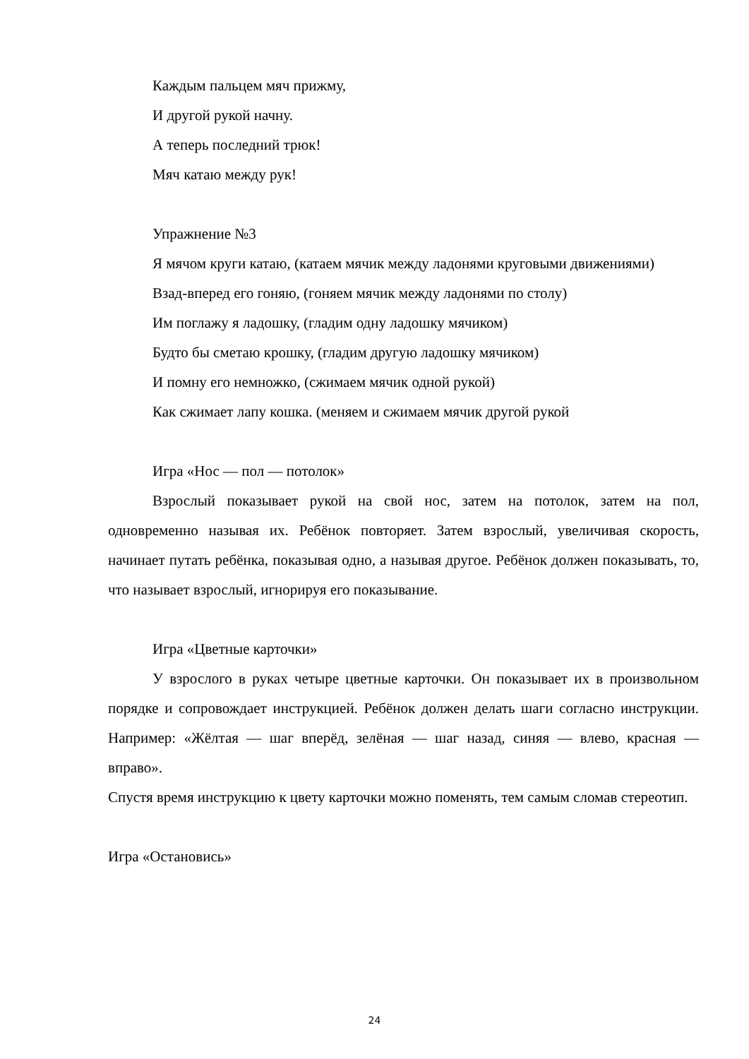Каждым пальцем мяч прижму,
И другой рукой начну.
А теперь последний трюк!
Мяч катаю между рук!
Упражнение №3
Я мячом круги катаю, (катаем мячик между ладонями круговыми движениями)
Взад-вперед его гоняю, (гоняем мячик между ладонями по столу)
Им поглажу я ладошку, (гладим одну ладошку мячиком)
Будто бы сметаю крошку, (гладим другую ладошку мячиком)
И помну его немножко, (сжимаем мячик одной рукой)
Как сжимает лапу кошка. (меняем и сжимаем мячик другой рукой
Игра «Нос — пол — потолок»
Взрослый показывает рукой на свой нос, затем на потолок, затем на пол, одновременно называя их. Ребёнок повторяет. Затем взрослый, увеличивая скорость, начинает путать ребёнка, показывая одно, а называя другое. Ребёнок должен показывать, то, что называет взрослый, игнорируя его показывание.
Игра «Цветные карточки»
У взрослого в руках четыре цветные карточки. Он показывает их в произвольном порядке и сопровождает инструкцией. Ребёнок должен делать шаги согласно инструкции. Например: «Жёлтая — шаг вперёд, зелёная — шаг назад, синяя — влево, красная — вправо».
Спустя время инструкцию к цвету карточки можно поменять, тем самым сломав стереотип.
Игра «Остановись»
24